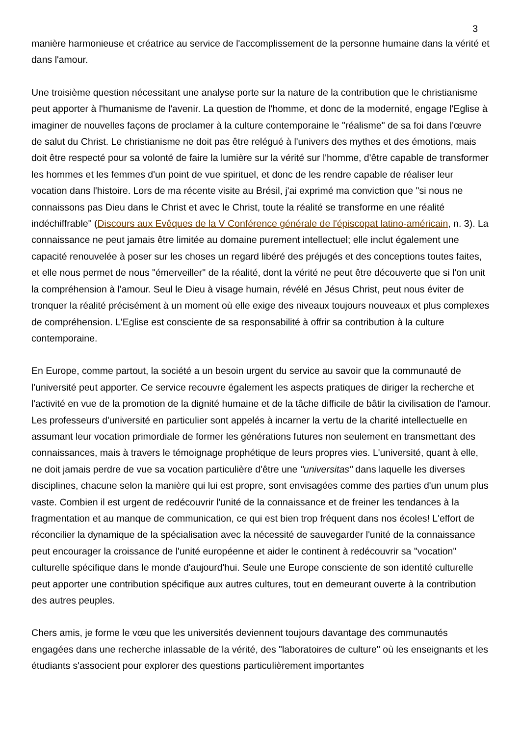3
manière harmonieuse et créatrice au service de l'accomplissement de la personne humaine dans la vérité et dans l'amour.
Une troisième question nécessitant une analyse porte sur la nature de la contribution que le christianisme peut apporter à l'humanisme de l'avenir. La question de l'homme, et donc de la modernité, engage l'Eglise à imaginer de nouvelles façons de proclamer à la culture contemporaine le "réalisme" de sa foi dans l'œuvre de salut du Christ. Le christianisme ne doit pas être relégué à l'univers des mythes et des émotions, mais doit être respecté pour sa volonté de faire la lumière sur la vérité sur l'homme, d'être capable de transformer les hommes et les femmes d'un point de vue spirituel, et donc de les rendre capable de réaliser leur vocation dans l'histoire. Lors de ma récente visite au Brésil, j'ai exprimé ma conviction que "si nous ne connaissons pas Dieu dans le Christ et avec le Christ, toute la réalité se transforme en une réalité indéchiffrable" (Discours aux Evêques de la V Conférence générale de l'épiscopat latino-américain, n. 3). La connaissance ne peut jamais être limitée au domaine purement intellectuel; elle inclut également une capacité renouvelée à poser sur les choses un regard libéré des préjugés et des conceptions toutes faites, et elle nous permet de nous "émerveiller" de la réalité, dont la vérité ne peut être découverte que si l'on unit la compréhension à l'amour. Seul le Dieu à visage humain, révélé en Jésus Christ, peut nous éviter de tronquer la réalité précisément à un moment où elle exige des niveaux toujours nouveaux et plus complexes de compréhension. L'Eglise est consciente de sa responsabilité à offrir sa contribution à la culture contemporaine.
En Europe, comme partout, la société a un besoin urgent du service au savoir que la communauté de l'université peut apporter. Ce service recouvre également les aspects pratiques de diriger la recherche et l'activité en vue de la promotion de la dignité humaine et de la tâche difficile de bâtir la civilisation de l'amour. Les professeurs d'université en particulier sont appelés à incarner la vertu de la charité intellectuelle en assumant leur vocation primordiale de former les générations futures non seulement en transmettant des connaissances, mais à travers le témoignage prophétique de leurs propres vies. L'université, quant à elle, ne doit jamais perdre de vue sa vocation particulière d'être une "universitas" dans laquelle les diverses disciplines, chacune selon la manière qui lui est propre, sont envisagées comme des parties d'un unum plus vaste. Combien il est urgent de redécouvrir l'unité de la connaissance et de freiner les tendances à la fragmentation et au manque de communication, ce qui est bien trop fréquent dans nos écoles! L'effort de réconcilier la dynamique de la spécialisation avec la nécessité de sauvegarder l'unité de la connaissance peut encourager la croissance de l'unité européenne et aider le continent à redécouvrir sa "vocation" culturelle spécifique dans le monde d'aujourd'hui. Seule une Europe consciente de son identité culturelle peut apporter une contribution spécifique aux autres cultures, tout en demeurant ouverte à la contribution des autres peuples.
Chers amis, je forme le vœu que les universités deviennent toujours davantage des communautés engagées dans une recherche inlassable de la vérité, des "laboratoires de culture" où les enseignants et les étudiants s'associent pour explorer des questions particulièrement importantes